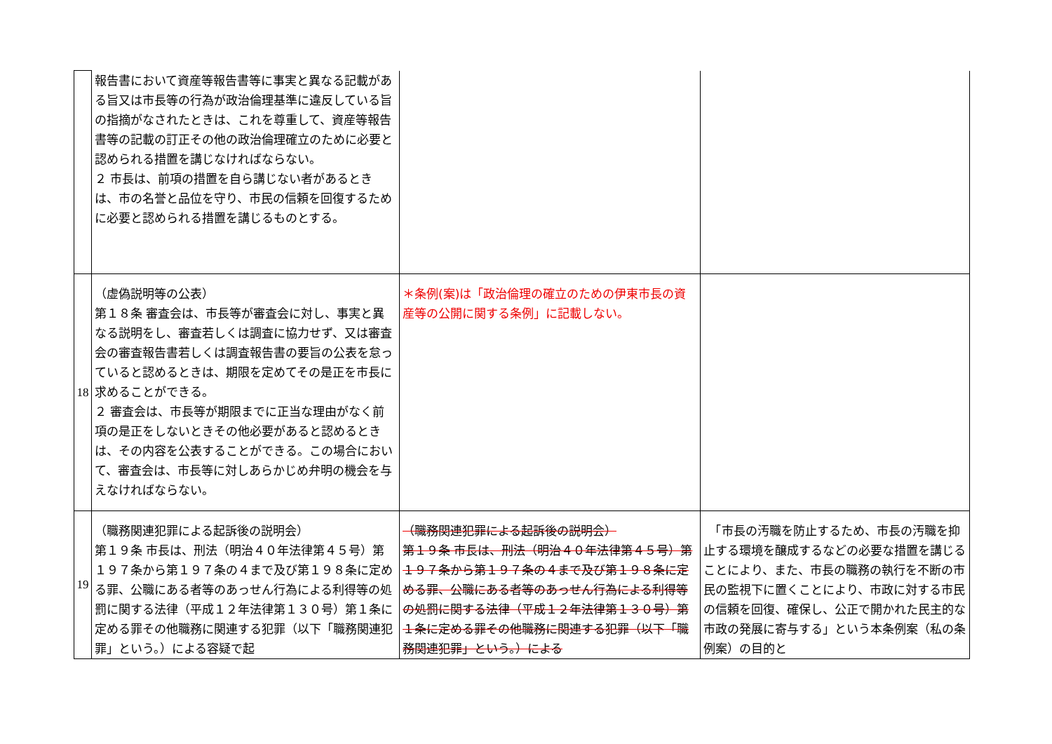| | 報告書において資産等報告書等に事実と異なる記載がある旨又は市長等の行為が政治倫理基準に違反している旨の指摘がなされたときは、これを尊重して、資産等報告書等の記載の訂正その他の政治倫理確立のために必要と認められる措置を講じなければならない。 ２ 市長は、前項の措置を自ら講じない者があるときは、市の名誉と品位を守り、市民の信頼を回復するために必要と認められる措置を講じるものとする。 | | |
| 18 | （虚偽説明等の公表） 第１８条 審査会は、市長等が審査会に対し、事実と異なる説明をし、審査若しくは調査に協力せず、又は審査会の審査報告書若しくは調査報告書の要旨の公表を怠っていると認めるときは、期限を定めてその是正を市長に求めることができる。 ２ 審査会は、市長等が期限までに正当な理由がなく前項の是正をしないときその他必要があると認めるときは、その内容を公表することができる。この場合において、審査会は、市長等に対しあらかじめ弁明の機会を与えなければならない。 | ＊条例(案)は「政治倫理の確立のための伊東市長の資産等の公開に関する条例」に記載しない。 | |
| 19 | （職務関連犯罪による起訴後の説明会） 第１９条 市長は、刑法（明治４０年法律第４５号）第１９７条から第１９７条の４まで及び第１９８条に定める罪、公職にある者等のあっせん行為による利得等の処罰に関する法律（平成１２年法律第１３０号）第１条に定める罪その他職務に関連する犯罪（以下「職務関連犯罪」という。）による容疑で起 | （職務関連犯罪による起訴後の説明会） 第１９条 市長は、刑法（明治４０年法律第４５号）第１９７条から第１９７条の４まで及び第１９８条に定める罪、公職にある者等のあっせん行為による利得等の処罰に関する法律（平成１２年法律第１３０号）第１条に定める罪その他職務に関連する犯罪（以下「職務関連犯罪」という。）による | 「市長の汚職を防止するため、市長の汚職を抑止する環境を醸成するなどの必要な措置を講じることにより、また、市長の職務の執行を不断の市民の監視下に置くことにより、市政に対する市民の信頼を回復、確保し、公正で開かれた民主的な市政の発展に寄与する」という本条例案（私の条例案）の目的と |